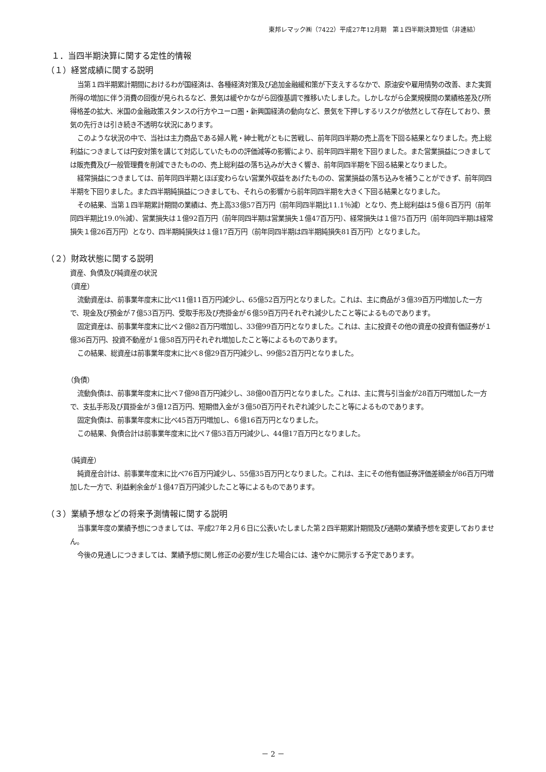東邦レマック㈱（7422）平成27年12月期　第１四半期決算短信（非連結）
１．当四半期決算に関する定性的情報
（１）経営成績に関する説明
当第１四半期累計期間におけるわが国経済は、各種経済対策及び追加金融緩和策が下支えするなかで、原油安や雇用情勢の改善、また実質所得の増加に伴う消費の回復が見られるなど、景気は緩やかながら回復基調で推移いたしました。しかしながら企業規模間の業績格差及び所得格差の拡大、米国の金融政策スタンスの行方やユーロ圏・新興国経済の動向など、景気を下押しするリスクが依然として存在しており、景気の先行きは引き続き不透明な状況にあります。
このような状況の中で、当社は主力商品である婦人靴・紳士靴がともに苦戦し、前年同四半期の売上高を下回る結果となりました。売上総利益につきましては円安対策を講じて対応していたものの評価減等の影響により、前年同四半期を下回りました。また営業損益につきましては販売費及び一般管理費を削減できたものの、売上総利益の落ち込みが大きく響き、前年同四半期を下回る結果となりました。
経常損益につきましては、前年同四半期とほぼ変わらない営業外収益をあげたものの、営業損益の落ち込みを補うことができず、前年同四半期を下回りました。また四半期純損益につきましても、それらの影響から前年同四半期を大きく下回る結果となりました。
その結果、当第１四半期累計期間の業績は、売上高33億57百万円（前年同四半期比11.1％減）となり、売上総利益は５億６百万円（前年同四半期比19.0％減）、営業損失は１億92百万円（前年同四半期は営業損失１億47百万円）、経常損失は１億75百万円（前年同四半期は経常損失１億26百万円）となり、四半期純損失は１億17百万円（前年同四半期は四半期純損失81百万円）となりました。
（２）財政状態に関する説明
資産、負債及び純資産の状況
（資産）
流動資産は、前事業年度末に比べ11億11百万円減少し、65億52百万円となりました。これは、主に商品が３億39百万円増加した一方で、現金及び預金が７億53百万円、受取手形及び売掛金が６億59百万円それぞれ減少したこと等によるものであります。
固定資産は、前事業年度末に比べ２億82百万円増加し、33億99百万円となりました。これは、主に投資その他の資産の投資有価証券が１億36百万円、投資不動産が１億58百万円それぞれ増加したこと等によるものであります。
この結果、総資産は前事業年度末に比べ８億29百万円減少し、99億52百万円となりました。
（負債）
流動負債は、前事業年度末に比べ７億98百万円減少し、38億00百万円となりました。これは、主に賞与引当金が28百万円増加した一方で、支払手形及び買掛金が３億12百万円、短期借入金が３億50百万円それぞれ減少したこと等によるものであります。
固定負債は、前事業年度末に比べ45百万円増加し、６億16百万円となりました。
この結果、負債合計は前事業年度末に比べ７億53百万円減少し、44億17百万円となりました。
（純資産）
純資産合計は、前事業年度末に比べ76百万円減少し、55億35百万円となりました。これは、主にその他有価証券評価差額金が86百万円増加した一方で、利益剰余金が１億47百万円減少したこと等によるものであります。
（３）業績予想などの将来予測情報に関する説明
当事業年度の業績予想につきましては、平成27年２月６日に公表いたしました第２四半期累計期間及び通期の業績予想を変更しておりません。
今後の見通しにつきましては、業績予想に関し修正の必要が生じた場合には、速やかに開示する予定であります。
－ 2 －